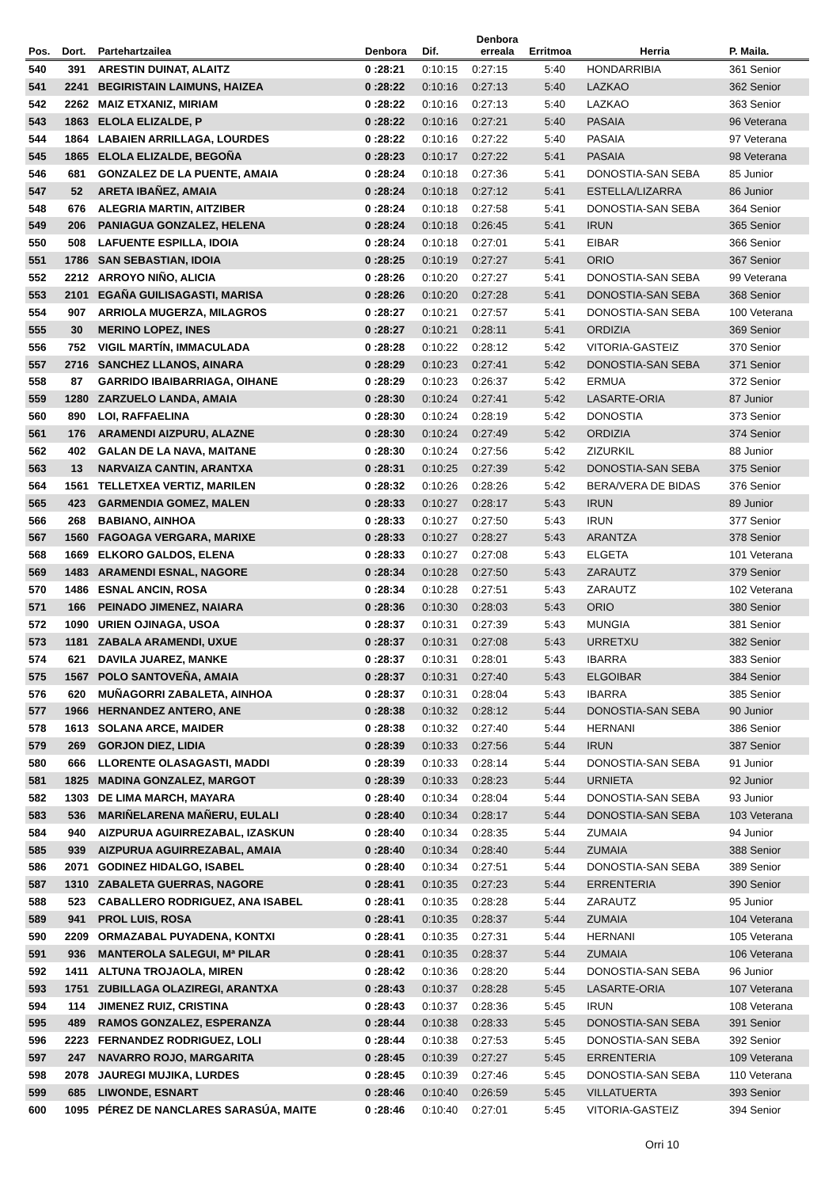| Pos. | Dort. | Partehartzailea | Denbora | Dif. | Denbora erreala | Erritmoa | Herria | P. Maila. |
| --- | --- | --- | --- | --- | --- | --- | --- | --- |
| 540 | 391 | ARESTIN DUINAT, ALAITZ | 0 :28:21 | 0:10:15 | 0:27:15 | 5:40 | HONDARRIBIA | 361 Senior |
| 541 | 2241 | BEGIRISTAIN LAIMUNS, HAIZEA | 0 :28:22 | 0:10:16 | 0:27:13 | 5:40 | LAZKAO | 362 Senior |
| 542 | 2262 | MAIZ ETXANIZ, MIRIAM | 0 :28:22 | 0:10:16 | 0:27:13 | 5:40 | LAZKAO | 363 Senior |
| 543 | 1863 | ELOLA ELIZALDE, P | 0 :28:22 | 0:10:16 | 0:27:21 | 5:40 | PASAIA | 96 Veterana |
| 544 | 1864 | LABAIEN ARRILLAGA, LOURDES | 0 :28:22 | 0:10:16 | 0:27:22 | 5:40 | PASAIA | 97 Veterana |
| 545 | 1865 | ELOLA ELIZALDE, BEGOÑA | 0 :28:23 | 0:10:17 | 0:27:22 | 5:41 | PASAIA | 98 Veterana |
| 546 | 681 | GONZALEZ DE LA PUENTE, AMAIA | 0 :28:24 | 0:10:18 | 0:27:36 | 5:41 | DONOSTIA-SAN SEBA | 85 Junior |
| 547 | 52 | ARETA IBAÑEZ, AMAIA | 0 :28:24 | 0:10:18 | 0:27:12 | 5:41 | ESTELLA/LIZARRA | 86 Junior |
| 548 | 676 | ALEGRIA MARTIN, AITZIBER | 0 :28:24 | 0:10:18 | 0:27:58 | 5:41 | DONOSTIA-SAN SEBA | 364 Senior |
| 549 | 206 | PANIAGUA GONZALEZ, HELENA | 0 :28:24 | 0:10:18 | 0:26:45 | 5:41 | IRUN | 365 Senior |
| 550 | 508 | LAFUENTE ESPILLA, IDOIA | 0 :28:24 | 0:10:18 | 0:27:01 | 5:41 | EIBAR | 366 Senior |
| 551 | 1786 | SAN SEBASTIAN, IDOIA | 0 :28:25 | 0:10:19 | 0:27:27 | 5:41 | ORIO | 367 Senior |
| 552 | 2212 | ARROYO NIÑO, ALICIA | 0 :28:26 | 0:10:20 | 0:27:27 | 5:41 | DONOSTIA-SAN SEBA | 99 Veterana |
| 553 | 2101 | EGAÑA GUILISAGASTI, MARISA | 0 :28:26 | 0:10:20 | 0:27:28 | 5:41 | DONOSTIA-SAN SEBA | 368 Senior |
| 554 | 907 | ARRIOLA MUGERZA, MILAGROS | 0 :28:27 | 0:10:21 | 0:27:57 | 5:41 | DONOSTIA-SAN SEBA | 100 Veterana |
| 555 | 30 | MERINO LOPEZ, INES | 0 :28:27 | 0:10:21 | 0:28:11 | 5:41 | ORDIZIA | 369 Senior |
| 556 | 752 | VIGIL MARTÍN, IMMACULADA | 0 :28:28 | 0:10:22 | 0:28:12 | 5:42 | VITORIA-GASTEIZ | 370 Senior |
| 557 | 2716 | SANCHEZ LLANOS, AINARA | 0 :28:29 | 0:10:23 | 0:27:41 | 5:42 | DONOSTIA-SAN SEBA | 371 Senior |
| 558 | 87 | GARRIDO IBAIBARRIAGA, OIHANE | 0 :28:29 | 0:10:23 | 0:26:37 | 5:42 | ERMUA | 372 Senior |
| 559 | 1280 | ZARZUELO LANDA, AMAIA | 0 :28:30 | 0:10:24 | 0:27:41 | 5:42 | LASARTE-ORIA | 87 Junior |
| 560 | 890 | LOI, RAFFAELINA | 0 :28:30 | 0:10:24 | 0:28:19 | 5:42 | DONOSTIA | 373 Senior |
| 561 | 176 | ARAMENDI AIZPURU, ALAZNE | 0 :28:30 | 0:10:24 | 0:27:49 | 5:42 | ORDIZIA | 374 Senior |
| 562 | 402 | GALAN DE LA NAVA, MAITANE | 0 :28:30 | 0:10:24 | 0:27:56 | 5:42 | ZIZURKIL | 88 Junior |
| 563 | 13 | NARVAIZA CANTIN, ARANTXA | 0 :28:31 | 0:10:25 | 0:27:39 | 5:42 | DONOSTIA-SAN SEBA | 375 Senior |
| 564 | 1561 | TELLETXEA VERTIZ, MARILEN | 0 :28:32 | 0:10:26 | 0:28:26 | 5:42 | BERA/VERA DE BIDAS | 376 Senior |
| 565 | 423 | GARMENDIA GOMEZ, MALEN | 0 :28:33 | 0:10:27 | 0:28:17 | 5:43 | IRUN | 89 Junior |
| 566 | 268 | BABIANO, AINHOA | 0 :28:33 | 0:10:27 | 0:27:50 | 5:43 | IRUN | 377 Senior |
| 567 | 1560 | FAGOAGA VERGARA, MARIXE | 0 :28:33 | 0:10:27 | 0:28:27 | 5:43 | ARANTZA | 378 Senior |
| 568 | 1669 | ELKORO GALDOS, ELENA | 0 :28:33 | 0:10:27 | 0:27:08 | 5:43 | ELGETA | 101 Veterana |
| 569 | 1483 | ARAMENDI ESNAL, NAGORE | 0 :28:34 | 0:10:28 | 0:27:50 | 5:43 | ZARAUTZ | 379 Senior |
| 570 | 1486 | ESNAL ANCIN, ROSA | 0 :28:34 | 0:10:28 | 0:27:51 | 5:43 | ZARAUTZ | 102 Veterana |
| 571 | 166 | PEINADO JIMENEZ, NAIARA | 0 :28:36 | 0:10:30 | 0:28:03 | 5:43 | ORIO | 380 Senior |
| 572 | 1090 | URIEN OJINAGA, USOA | 0 :28:37 | 0:10:31 | 0:27:39 | 5:43 | MUNGIA | 381 Senior |
| 573 | 1181 | ZABALA ARAMENDI, UXUE | 0 :28:37 | 0:10:31 | 0:27:08 | 5:43 | URRETXU | 382 Senior |
| 574 | 621 | DAVILA JUAREZ, MANKE | 0 :28:37 | 0:10:31 | 0:28:01 | 5:43 | IBARRA | 383 Senior |
| 575 | 1567 | POLO SANTOVEÑA, AMAIA | 0 :28:37 | 0:10:31 | 0:27:40 | 5:43 | ELGOIBAR | 384 Senior |
| 576 | 620 | MUÑAGORRI ZABALETA, AINHOA | 0 :28:37 | 0:10:31 | 0:28:04 | 5:43 | IBARRA | 385 Senior |
| 577 | 1966 | HERNANDEZ ANTERO, ANE | 0 :28:38 | 0:10:32 | 0:28:12 | 5:44 | DONOSTIA-SAN SEBA | 90 Junior |
| 578 | 1613 | SOLANA ARCE, MAIDER | 0 :28:38 | 0:10:32 | 0:27:40 | 5:44 | HERNANI | 386 Senior |
| 579 | 269 | GORJON DIEZ, LIDIA | 0 :28:39 | 0:10:33 | 0:27:56 | 5:44 | IRUN | 387 Senior |
| 580 | 666 | LLORENTE OLASAGASTI, MADDI | 0 :28:39 | 0:10:33 | 0:28:14 | 5:44 | DONOSTIA-SAN SEBA | 91 Junior |
| 581 | 1825 | MADINA GONZALEZ, MARGOT | 0 :28:39 | 0:10:33 | 0:28:23 | 5:44 | URNIETA | 92 Junior |
| 582 | 1303 | DE LIMA MARCH, MAYARA | 0 :28:40 | 0:10:34 | 0:28:04 | 5:44 | DONOSTIA-SAN SEBA | 93 Junior |
| 583 | 536 | MARIÑELARENA MAÑERU, EULALI | 0 :28:40 | 0:10:34 | 0:28:17 | 5:44 | DONOSTIA-SAN SEBA | 103 Veterana |
| 584 | 940 | AIZPURUA AGUIRREZABAL, IZASKUN | 0 :28:40 | 0:10:34 | 0:28:35 | 5:44 | ZUMAIA | 94 Junior |
| 585 | 939 | AIZPURUA AGUIRREZABAL, AMAIA | 0 :28:40 | 0:10:34 | 0:28:40 | 5:44 | ZUMAIA | 388 Senior |
| 586 | 2071 | GODINEZ HIDALGO, ISABEL | 0 :28:40 | 0:10:34 | 0:27:51 | 5:44 | DONOSTIA-SAN SEBA | 389 Senior |
| 587 | 1310 | ZABALETA GUERRAS, NAGORE | 0 :28:41 | 0:10:35 | 0:27:23 | 5:44 | ERRENTERIA | 390 Senior |
| 588 | 523 | CABALLERO RODRIGUEZ, ANA ISABEL | 0 :28:41 | 0:10:35 | 0:28:28 | 5:44 | ZARAUTZ | 95 Junior |
| 589 | 941 | PROL LUIS, ROSA | 0 :28:41 | 0:10:35 | 0:28:37 | 5:44 | ZUMAIA | 104 Veterana |
| 590 | 2209 | ORMAZABAL PUYADENA, KONTXI | 0 :28:41 | 0:10:35 | 0:27:31 | 5:44 | HERNANI | 105 Veterana |
| 591 | 936 | MANTEROLA SALEGUI, Mª PILAR | 0 :28:41 | 0:10:35 | 0:28:37 | 5:44 | ZUMAIA | 106 Veterana |
| 592 | 1411 | ALTUNA TROJAOLA, MIREN | 0 :28:42 | 0:10:36 | 0:28:20 | 5:44 | DONOSTIA-SAN SEBA | 96 Junior |
| 593 | 1751 | ZUBILLAGA OLAZIREGI, ARANTXA | 0 :28:43 | 0:10:37 | 0:28:28 | 5:45 | LASARTE-ORIA | 107 Veterana |
| 594 | 114 | JIMENEZ RUIZ, CRISTINA | 0 :28:43 | 0:10:37 | 0:28:36 | 5:45 | IRUN | 108 Veterana |
| 595 | 489 | RAMOS GONZALEZ, ESPERANZA | 0 :28:44 | 0:10:38 | 0:28:33 | 5:45 | DONOSTIA-SAN SEBA | 391 Senior |
| 596 | 2223 | FERNANDEZ RODRIGUEZ, LOLI | 0 :28:44 | 0:10:38 | 0:27:53 | 5:45 | DONOSTIA-SAN SEBA | 392 Senior |
| 597 | 247 | NAVARRO ROJO, MARGARITA | 0 :28:45 | 0:10:39 | 0:27:27 | 5:45 | ERRENTERIA | 109 Veterana |
| 598 | 2078 | JAUREGI MUJIKA, LURDES | 0 :28:45 | 0:10:39 | 0:27:46 | 5:45 | DONOSTIA-SAN SEBA | 110 Veterana |
| 599 | 685 | LIWONDE, ESNART | 0 :28:46 | 0:10:40 | 0:26:59 | 5:45 | VILLATUERTA | 393 Senior |
| 600 | 1095 | PÉREZ DE NANCLARES SARASÚA, MAITE | 0 :28:46 | 0:10:40 | 0:27:01 | 5:45 | VITORIA-GASTEIZ | 394 Senior |
Orri 10